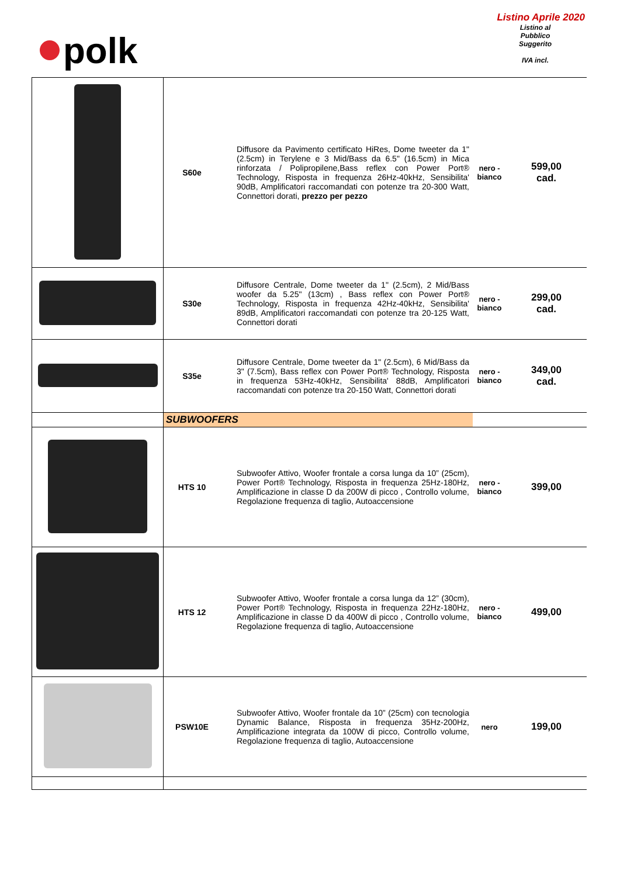polk
Listino Aprile 2020
Listino al
Pubblico
Suggerito
IVA incl.
| | S60e | Diffusore da Pavimento certificato HiRes, Dome tweeter da 1" (2.5cm) in Terylene e 3 Mid/Bass da 6.5" (16.5cm) in Mica rinforzata / Polipropilene,Bass reflex con Power Port® Technology, Risposta in frequenza 26Hz-40kHz, Sensibilita' 90dB, Amplificatori raccomandati con potenze tra 20-300 Watt, Connettori dorati, prezzo per pezzo | nero - bianco | 599,00 cad. |
| | S30e | Diffusore Centrale, Dome tweeter da 1" (2.5cm), 2 Mid/Bass woofer da 5.25" (13cm) , Bass reflex con Power Port® Technology, Risposta in frequenza 42Hz-40kHz, Sensibilita' 89dB, Amplificatori raccomandati con potenze tra 20-125 Watt, Connettori dorati | nero - bianco | 299,00 cad. |
| | S35e | Diffusore Centrale, Dome tweeter da 1" (2.5cm), 6 Mid/Bass da 3" (7.5cm), Bass reflex con Power Port® Technology, Risposta in frequenza 53Hz-40kHz, Sensibilita' 88dB, Amplificatori raccomandati con potenze tra 20-150 Watt, Connettori dorati | nero - bianco | 349,00 cad. |
| | SUBWOOFERS | | | |
| | HTS 10 | Subwoofer Attivo, Woofer frontale a corsa lunga da 10” (25cm), Power Port® Technology, Risposta in frequenza 25Hz-180Hz, Amplificazione in classe D da 200W di picco , Controllo volume, Regolazione frequenza di taglio, Autoaccensione | nero - bianco | 399,00 |
| | HTS 12 | Subwoofer Attivo, Woofer frontale a corsa lunga da 12” (30cm), Power Port® Technology, Risposta in frequenza 22Hz-180Hz, Amplificazione in classe D da 400W di picco , Controllo volume, Regolazione frequenza di taglio, Autoaccensione | nero - bianco | 499,00 |
| | PSW10E | Subwoofer Attivo, Woofer frontale da 10” (25cm) con tecnologia Dynamic Balance, Risposta in frequenza 35Hz-200Hz, Amplificazione integrata da 100W di picco, Controllo volume, Regolazione frequenza di taglio, Autoaccensione | nero | 199,00 |